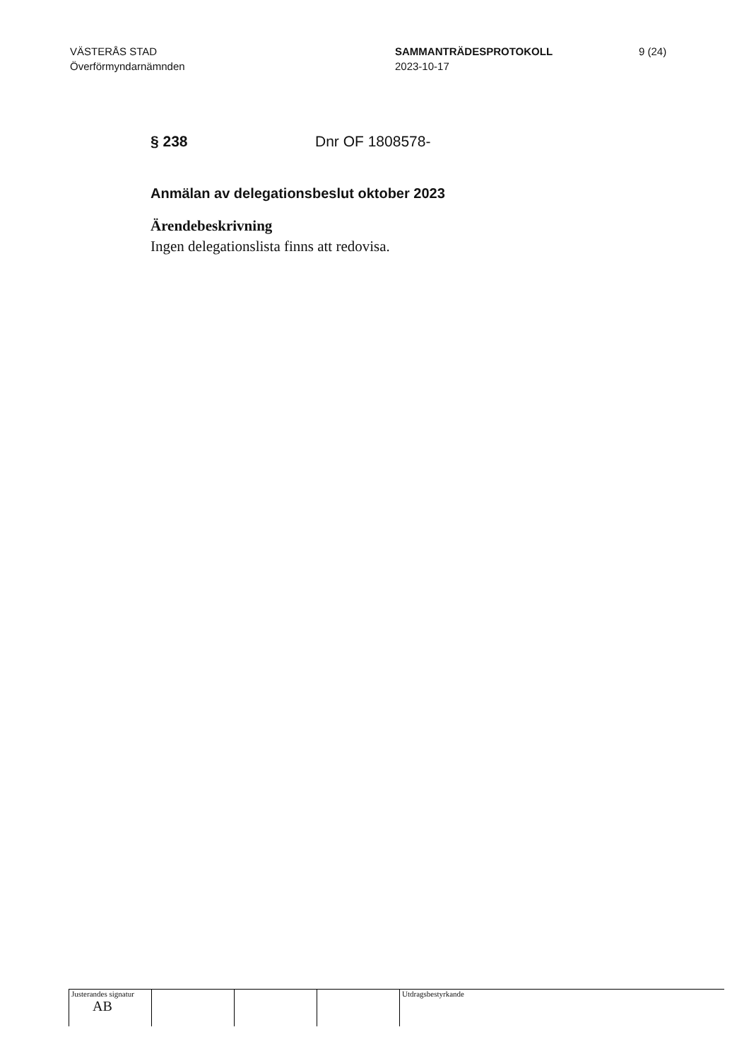VÄSTERÅS STAD
Överförmyndarnämnden
SAMMANTRÄDESPROTOKOLL
2023-10-17
9 (24)
§ 238 Dnr OF 1808578-
Anmälan av delegationsbeslut oktober 2023
Ärendebeskrivning
Ingen delegationslista finns att redovisa.
Justerandes signatur
AB
Utdragsbestyrkande